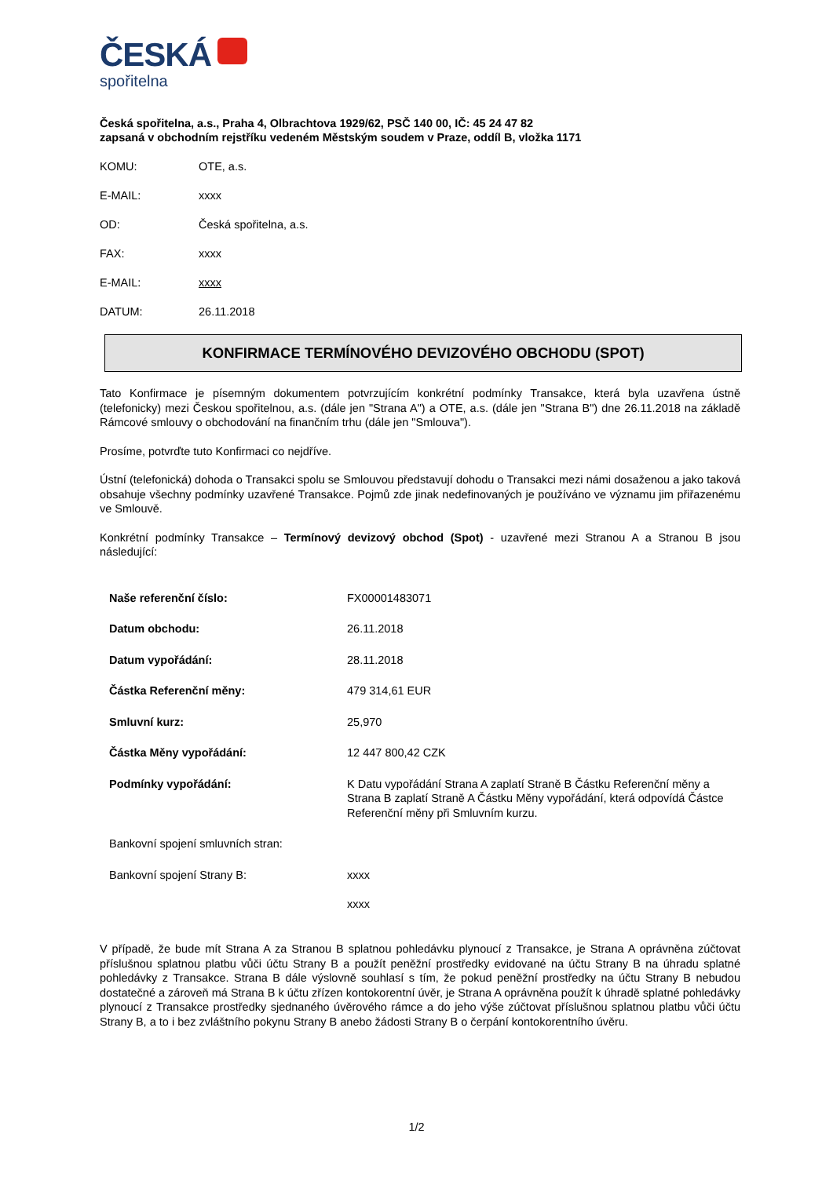ČESKÁ
spořitelna
Česká spořitelna, a.s., Praha 4, Olbrachtova 1929/62, PSČ 140 00, IČ: 45 24 47 82
zapsaná v obchodním rejstříku vedeném Městským soudem v Praze, oddíl B, vložka 1171
| KOMU: | OTE, a.s. |
| E-MAIL: | xxxx |
| OD: | Česká spořitelna, a.s. |
| FAX: | xxxx |
| E-MAIL: | xxxx |
| DATUM: | 26.11.2018 |
KONFIRMACE TERMÍNOVÉHO DEVIZOVÉHO OBCHODU (SPOT)
Tato Konfirmace je písemným dokumentem potvrzujícím konkrétní podmínky Transakce, která byla uzavřena ústně (telefonicky) mezi Českou spořitelnou, a.s. (dále jen "Strana A") a OTE, a.s. (dále jen "Strana B") dne 26.11.2018 na základě Rámcové smlouvy o obchodování na finančním trhu (dále jen "Smlouva").
Prosíme, potvrďte tuto Konfirmaci co nejdříve.
Ústní (telefonická) dohoda o Transakci spolu se Smlouvou představují dohodu o Transakci mezi námi dosaženou a jako taková obsahuje všechny podmínky uzavřené Transakce. Pojmů zde jinak nedefinovaných je používáno ve významu jim přiřazenému ve Smlouvě.
Konkrétní podmínky Transakce – Termínový devizový obchod (Spot) - uzavřené mezi Stranou A a Stranou B jsou následující:
| Naše referenční číslo: | FX00001483071 |
| Datum obchodu: | 26.11.2018 |
| Datum vypořádání: | 28.11.2018 |
| Částka Referenční měny: | 479 314,61 EUR |
| Smluvní kurz: | 25,970 |
| Částka Měny vypořádání: | 12 447 800,42 CZK |
| Podmínky vypořádání: | K Datu vypořádání Strana A zaplatí Straně B Částku Referenční měny a Strana B zaplatí Straně A Částku Měny vypořádání, která odpovídá Částce Referenční měny při Smluvním kurzu. |
| Bankovní spojení smluvních stran: | |
| Bankovní spojení Strany B: | xxxx xxxx |
V případě, že bude mít Strana A za Stranou B splatnou pohledávku plynoucí z Transakce, je Strana A oprávněna zúčtovat příslušnou splatnou platbu vůči účtu Strany B a použít peněžní prostředky evidované na účtu Strany B na úhradu splatné pohledávky z Transakce. Strana B dále výslovně souhlasí s tím, že pokud peněžní prostředky na účtu Strany B nebudou dostatečné a zároveň má Strana B k účtu zřízen kontokorentní úvěr, je Strana A oprávněna použít k úhradě splatné pohledávky plynoucí z Transakce prostředky sjednaného úvěrového rámce a do jeho výše zúčtovat příslušnou splatnou platbu vůči účtu Strany B, a to i bez zvláštního pokynu Strany B anebo žádosti Strany B o čerpání kontokorentního úvěru.
1/2